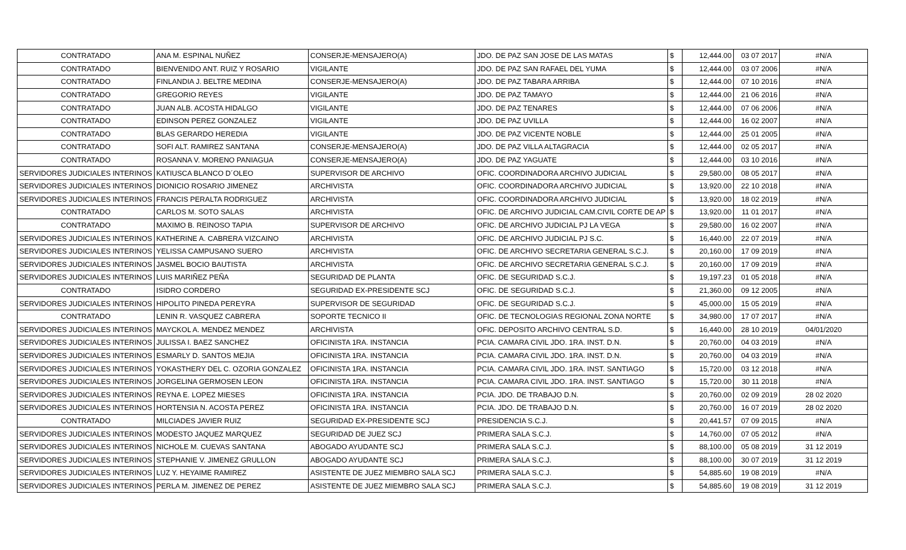| CONTRATADO | ANA M. ESPINAL NUÑEZ | CONSERJE-MENSAJERO(A) | JDO. DE PAZ SAN JOSE DE LAS MATAS | $ | 12,444.00 | 03 07 2017 | #N/A |
| CONTRATADO | BIENVENIDO ANT. RUIZ Y ROSARIO | VIGILANTE | JDO. DE PAZ SAN RAFAEL DEL YUMA | $ | 12,444.00 | 03 07 2006 | #N/A |
| CONTRATADO | FINLANDIA J. BELTRE MEDINA | CONSERJE-MENSAJERO(A) | JDO. DE PAZ TABARA ARRIBA | $ | 12,444.00 | 07 10 2016 | #N/A |
| CONTRATADO | GREGORIO REYES | VIGILANTE | JDO. DE PAZ TAMAYO | $ | 12,444.00 | 21 06 2016 | #N/A |
| CONTRATADO | JUAN ALB. ACOSTA HIDALGO | VIGILANTE | JDO. DE PAZ TENARES | $ | 12,444.00 | 07 06 2006 | #N/A |
| CONTRATADO | EDINSON PEREZ GONZALEZ | VIGILANTE | JDO. DE PAZ UVILLA | $ | 12,444.00 | 16 02 2007 | #N/A |
| CONTRATADO | BLAS GERARDO HEREDIA | VIGILANTE | JDO. DE PAZ VICENTE NOBLE | $ | 12,444.00 | 25 01 2005 | #N/A |
| CONTRATADO | SOFI ALT. RAMIREZ SANTANA | CONSERJE-MENSAJERO(A) | JDO. DE PAZ VILLA ALTAGRACIA | $ | 12,444.00 | 02 05 2017 | #N/A |
| CONTRATADO | ROSANNA V. MORENO PANIAGUA | CONSERJE-MENSAJERO(A) | JDO. DE PAZ YAGUATE | $ | 12,444.00 | 03 10 2016 | #N/A |
| SERVIDORES JUDICIALES INTERINOS | KATIUSCA BLANCO D´OLEO | SUPERVISOR DE ARCHIVO | OFIC. COORDINADORA ARCHIVO JUDICIAL | $ | 29,580.00 | 08 05 2017 | #N/A |
| SERVIDORES JUDICIALES INTERINOS | DIONICIO ROSARIO JIMENEZ | ARCHIVISTA | OFIC. COORDINADORA ARCHIVO JUDICIAL | $ | 13,920.00 | 22 10 2018 | #N/A |
| SERVIDORES JUDICIALES INTERINOS | FRANCIS PERALTA RODRIGUEZ | ARCHIVISTA | OFIC. COORDINADORA ARCHIVO JUDICIAL | $ | 13,920.00 | 18 02 2019 | #N/A |
| CONTRATADO | CARLOS M. SOTO SALAS | ARCHIVISTA | OFIC. DE ARCHIVO JUDICIAL CAM.CIVIL CORTE DE AP | $ | 13,920.00 | 11 01 2017 | #N/A |
| CONTRATADO | MAXIMO B. REINOSO TAPIA | SUPERVISOR DE ARCHIVO | OFIC. DE ARCHIVO JUDICIAL PJ LA VEGA | $ | 29,580.00 | 16 02 2007 | #N/A |
| SERVIDORES JUDICIALES INTERINOS | KATHERINE A. CABRERA VIZCAINO | ARCHIVISTA | OFIC. DE ARCHIVO JUDICIAL PJ S.C. | $ | 16,440.00 | 22 07 2019 | #N/A |
| SERVIDORES JUDICIALES INTERINOS | YELISSA CAMPUSANO SUERO | ARCHIVISTA | OFIC. DE ARCHIVO SECRETARIA GENERAL S.C.J. | $ | 20,160.00 | 17 09 2019 | #N/A |
| SERVIDORES JUDICIALES INTERINOS | JASMEL BOCIO BAUTISTA | ARCHIVISTA | OFIC. DE ARCHIVO SECRETARIA GENERAL S.C.J. | $ | 20,160.00 | 17 09 2019 | #N/A |
| SERVIDORES JUDICIALES INTERINOS | LUIS MARIÑEZ PEÑA | SEGURIDAD DE PLANTA | OFIC. DE SEGURIDAD S.C.J. | $ | 19,197.23 | 01 05 2018 | #N/A |
| CONTRATADO | ISIDRO CORDERO | SEGURIDAD EX-PRESIDENTE SCJ | OFIC. DE SEGURIDAD S.C.J. | $ | 21,360.00 | 09 12 2005 | #N/A |
| SERVIDORES JUDICIALES INTERINOS | HIPOLITO PINEDA PEREYRA | SUPERVISOR DE SEGURIDAD | OFIC. DE SEGURIDAD S.C.J. | $ | 45,000.00 | 15 05 2019 | #N/A |
| CONTRATADO | LENIN R. VASQUEZ CABRERA | SOPORTE TECNICO II | OFIC. DE TECNOLOGIAS REGIONAL ZONA NORTE | $ | 34,980.00 | 17 07 2017 | #N/A |
| SERVIDORES JUDICIALES INTERINOS | MAYCKOL A. MENDEZ MENDEZ | ARCHIVISTA | OFIC. DEPOSITO ARCHIVO CENTRAL S.D. | $ | 16,440.00 | 28 10 2019 | 04/01/2020 |
| SERVIDORES JUDICIALES INTERINOS | JULISSA I. BAEZ SANCHEZ | OFICINISTA 1RA. INSTANCIA | PCIA. CAMARA CIVIL JDO. 1RA. INST. D.N. | $ | 20,760.00 | 04 03 2019 | #N/A |
| SERVIDORES JUDICIALES INTERINOS | ESMARLY D. SANTOS MEJIA | OFICINISTA 1RA. INSTANCIA | PCIA. CAMARA CIVIL JDO. 1RA. INST. D.N. | $ | 20,760.00 | 04 03 2019 | #N/A |
| SERVIDORES JUDICIALES INTERINOS | YOKASTHERY DEL C. OZORIA GONZALEZ | OFICINISTA 1RA. INSTANCIA | PCIA. CAMARA CIVIL JDO. 1RA. INST. SANTIAGO | $ | 15,720.00 | 03 12 2018 | #N/A |
| SERVIDORES JUDICIALES INTERINOS | JORGELINA GERMOSEN LEON | OFICINISTA 1RA. INSTANCIA | PCIA. CAMARA CIVIL JDO. 1RA. INST. SANTIAGO | $ | 15,720.00 | 30 11 2018 | #N/A |
| SERVIDORES JUDICIALES INTERINOS | REYNA E. LOPEZ MIESES | OFICINISTA 1RA. INSTANCIA | PCIA. JDO. DE TRABAJO D.N. | $ | 20,760.00 | 02 09 2019 | 28 02 2020 |
| SERVIDORES JUDICIALES INTERINOS | HORTENSIA N. ACOSTA PEREZ | OFICINISTA 1RA. INSTANCIA | PCIA. JDO. DE TRABAJO D.N. | $ | 20,760.00 | 16 07 2019 | 28 02 2020 |
| CONTRATADO | MILCIADES JAVIER RUIZ | SEGURIDAD EX-PRESIDENTE SCJ | PRESIDENCIA S.C.J. | $ | 20,441.57 | 07 09 2015 | #N/A |
| SERVIDORES JUDICIALES INTERINOS | MODESTO JAQUEZ MARQUEZ | SEGURIDAD DE JUEZ SCJ | PRIMERA SALA S.C.J. | $ | 14,760.00 | 07 05 2012 | #N/A |
| SERVIDORES JUDICIALES INTERINOS | NICHOLE M. CUEVAS SANTANA | ABOGADO AYUDANTE SCJ | PRIMERA SALA S.C.J. | $ | 88,100.00 | 05 08 2019 | 31 12 2019 |
| SERVIDORES JUDICIALES INTERINOS | STEPHANIE V. JIMENEZ GRULLON | ABOGADO AYUDANTE SCJ | PRIMERA SALA S.C.J. | $ | 88,100.00 | 30 07 2019 | 31 12 2019 |
| SERVIDORES JUDICIALES INTERINOS | LUZ Y. HEYAIME RAMIREZ | ASISTENTE DE JUEZ MIEMBRO SALA SCJ | PRIMERA SALA S.C.J. | $ | 54,885.60 | 19 08 2019 | #N/A |
| SERVIDORES JUDICIALES INTERINOS | PERLA M. JIMENEZ DE PEREZ | ASISTENTE DE JUEZ MIEMBRO SALA SCJ | PRIMERA SALA S.C.J. | $ | 54,885.60 | 19 08 2019 | 31 12 2019 |